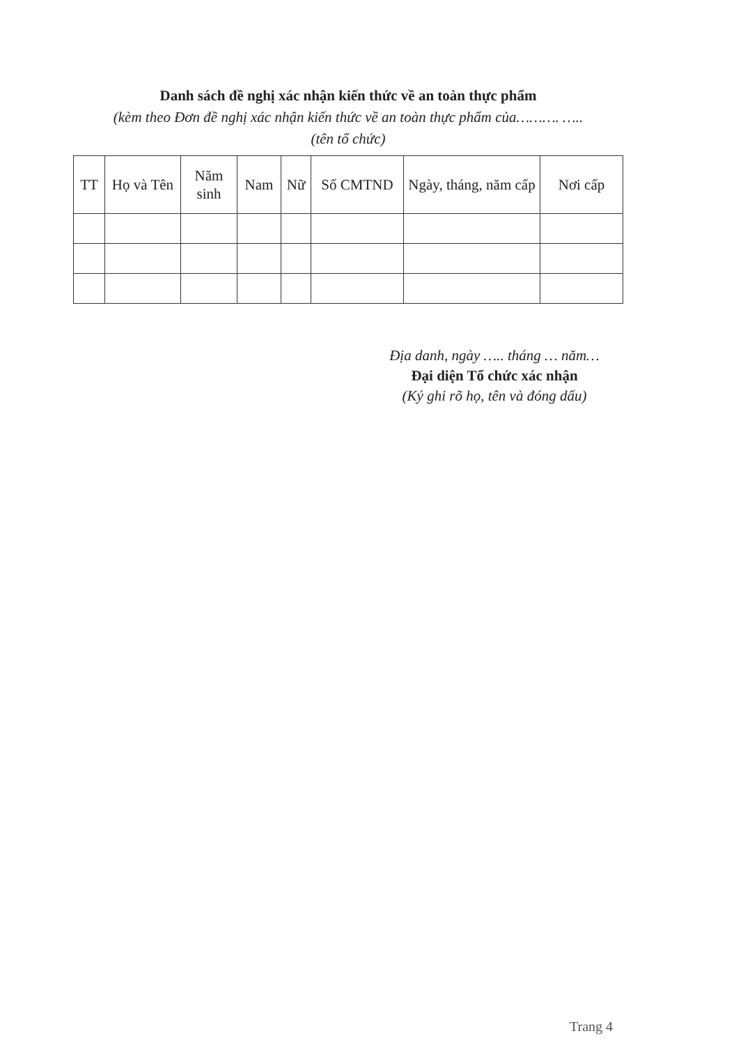Danh sách đề nghị xác nhận kiến thức về an toàn thực phẩm
(kèm theo Đơn đề nghị xác nhận kiến thức về an toàn thực phẩm của………. …..
(tên tổ chức)
| TT | Họ và Tên | Năm sinh | Nam | Nữ | Số CMTND | Ngày, tháng, năm cấp | Nơi cấp |
| --- | --- | --- | --- | --- | --- | --- | --- |
Địa danh, ngày ….. tháng … năm…
Đại diện Tổ chức xác nhận
(Ký ghi rõ họ, tên và đóng dấu)
Trang 4